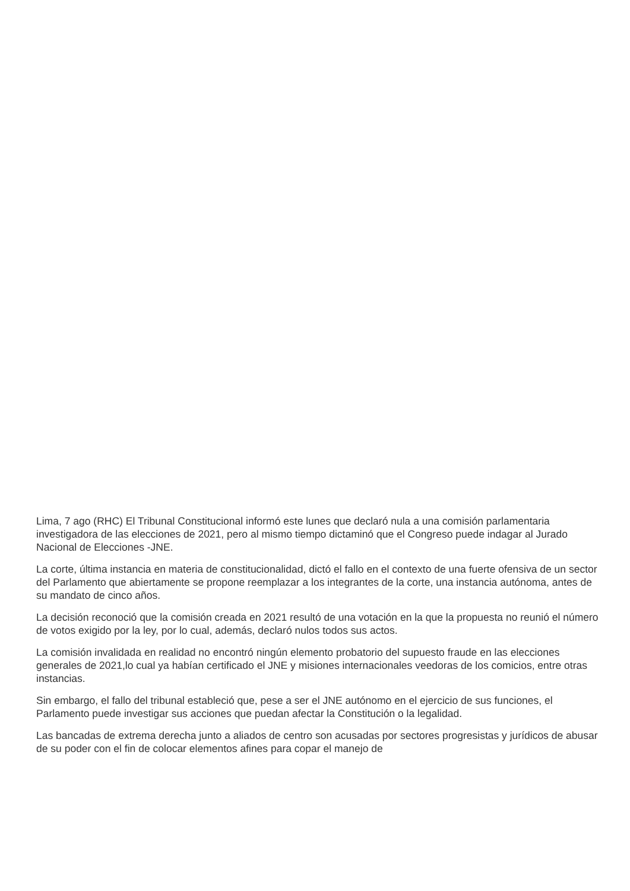Lima, 7 ago (RHC) El Tribunal Constitucional informó este lunes que declaró nula a una comisión parlamentaria investigadora de las elecciones de 2021, pero al mismo tiempo dictaminó que el Congreso puede indagar al Jurado Nacional de Elecciones -JNE.
La corte, última instancia en materia de constitucionalidad, dictó el fallo en el contexto de una fuerte ofensiva de un sector del Parlamento que abiertamente se propone reemplazar a los integrantes de la corte, una instancia autónoma, antes de su mandato de cinco años.
La decisión reconoció que la comisión creada en 2021 resultó de una votación en la que la propuesta no reunió el número de votos exigido por la ley, por lo cual, además, declaró nulos todos sus actos.
La comisión invalidada en realidad no encontró ningún elemento probatorio del supuesto fraude en las elecciones generales de 2021,lo cual ya habían certificado el JNE y misiones internacionales veedoras de los comicios, entre otras instancias.
Sin embargo, el fallo del tribunal estableció que, pese a ser el JNE autónomo en el ejercicio de sus funciones, el Parlamento puede investigar sus acciones que puedan afectar la Constitución o la legalidad.
Las bancadas de extrema derecha junto a aliados de centro son acusadas por sectores progresistas y jurídicos de abusar de su poder con el fin de colocar elementos afines para copar el manejo de